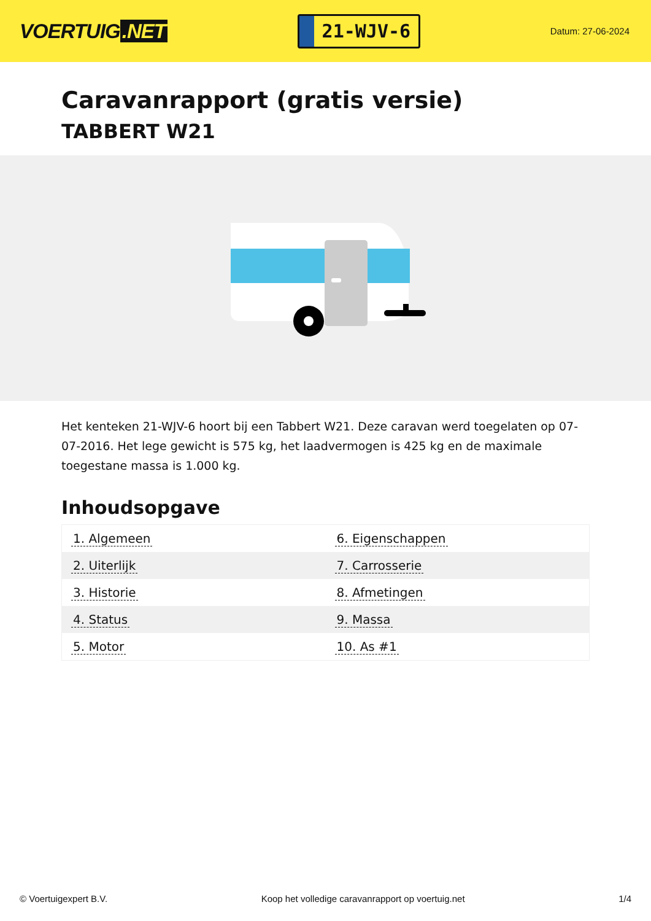VOERTUIG.NET
21-WJV-6
Datum: 27-06-2024
Caravanrapport (gratis versie)
TABBERT W21
Het kenteken 21-WJV-6 hoort bij een Tabbert W21. Deze caravan werd toegelaten op 07-07-2016. Het lege gewicht is 575 kg, het laadvermogen is 425 kg en de maximale toegestane massa is 1.000 kg.
Inhoudsopgave
| 1. Algemeen | 6. Eigenschappen |
| 2. Uiterlijk | 7. Carrosserie |
| 3. Historie | 8. Afmetingen |
| 4. Status | 9. Massa |
| 5. Motor | 10. As #1 |
© Voertuigexpert B.V. Koop het volledige caravanrapport op voertuig.net 1/4